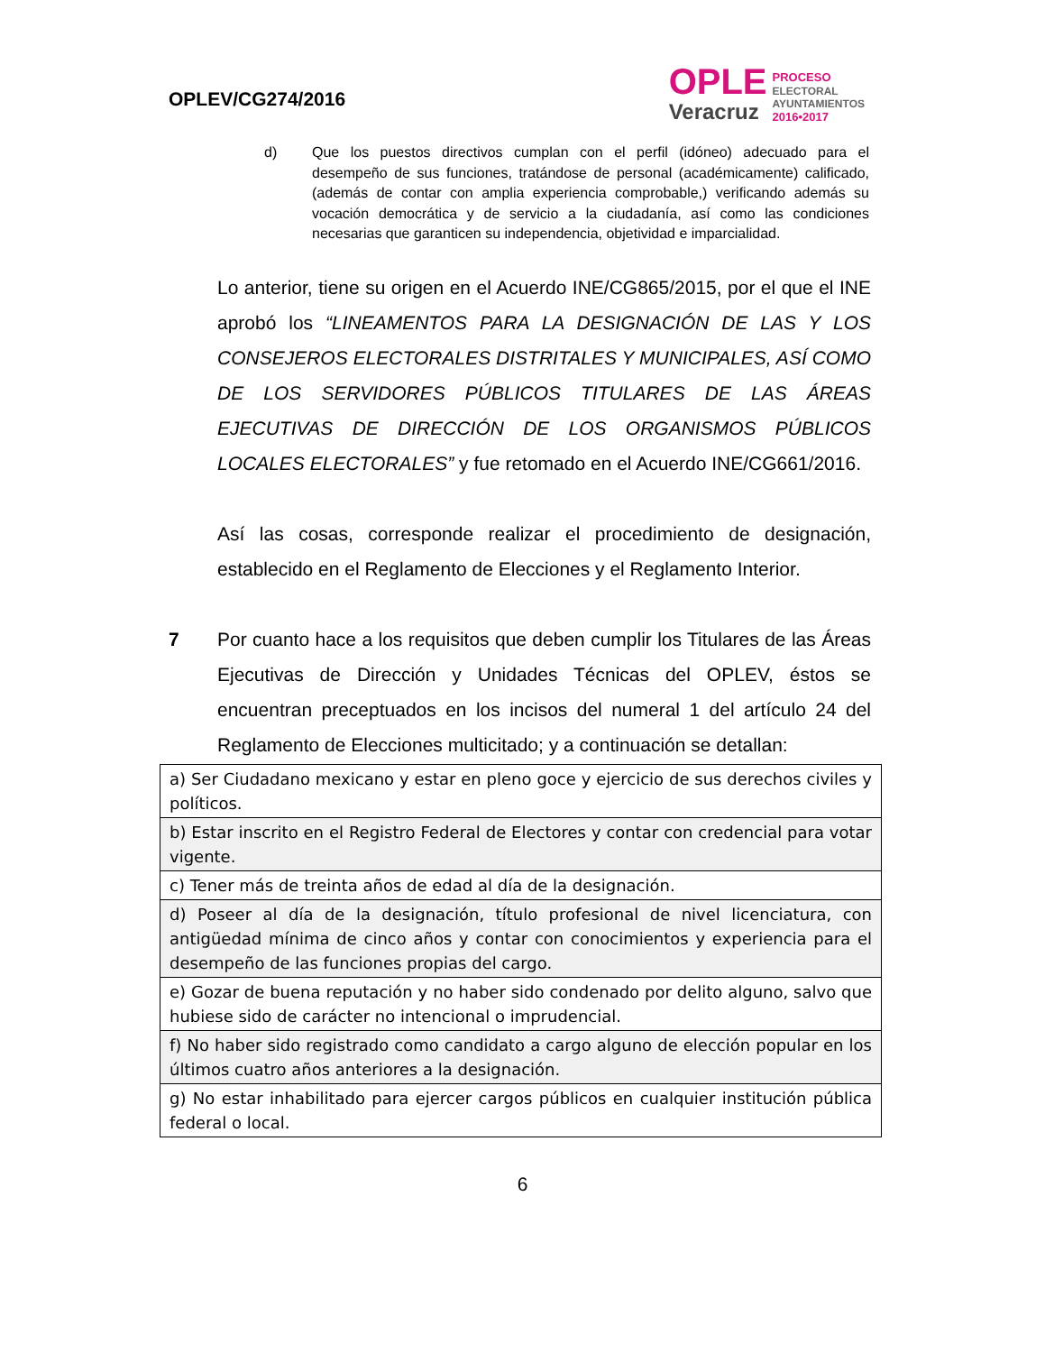OPLEV/CG274/2016
OPLE
Veracruz
PROCESO
ELECTORAL
AYUNTAMIENTOS
2016•2017
d) Que los puestos directivos cumplan con el perfil (idóneo) adecuado para el desempeño de sus funciones, tratándose de personal (académicamente) calificado, (además de contar con amplia experiencia comprobable,) verificando además su vocación democrática y de servicio a la ciudadanía, así como las condiciones necesarias que garanticen su independencia, objetividad e imparcialidad.
Lo anterior, tiene su origen en el Acuerdo INE/CG865/2015, por el que el INE aprobó los “LINEAMENTOS PARA LA DESIGNACIÓN DE LAS Y LOS CONSEJEROS ELECTORALES DISTRITALES Y MUNICIPALES, ASÍ COMO DE LOS SERVIDORES PÚBLICOS TITULARES DE LAS ÁREAS EJECUTIVAS DE DIRECCIÓN DE LOS ORGANISMOS PÚBLICOS LOCALES ELECTORALES” y fue retomado en el Acuerdo INE/CG661/2016.
Así las cosas, corresponde realizar el procedimiento de designación, establecido en el Reglamento de Elecciones y el Reglamento Interior.
7 Por cuanto hace a los requisitos que deben cumplir los Titulares de las Áreas Ejecutivas de Dirección y Unidades Técnicas del OPLEV, éstos se encuentran preceptuados en los incisos del numeral 1 del artículo 24 del Reglamento de Elecciones multicitado; y a continuación se detallan:
| a) Ser Ciudadano mexicano y estar en pleno goce y ejercicio de sus derechos civiles y políticos. |
| b) Estar inscrito en el Registro Federal de Electores y contar con credencial para votar vigente. |
| c) Tener más de treinta años de edad al día de la designación. |
| d) Poseer al día de la designación, título profesional de nivel licenciatura, con antigüedad mínima de cinco años y contar con conocimientos y experiencia para el desempeño de las funciones propias del cargo. |
| e) Gozar de buena reputación y no haber sido condenado por delito alguno, salvo que hubiese sido de carácter no intencional o imprudencial. |
| f) No haber sido registrado como candidato a cargo alguno de elección popular en los últimos cuatro años anteriores a la designación. |
| g) No estar inhabilitado para ejercer cargos públicos en cualquier institución pública federal o local. |
6